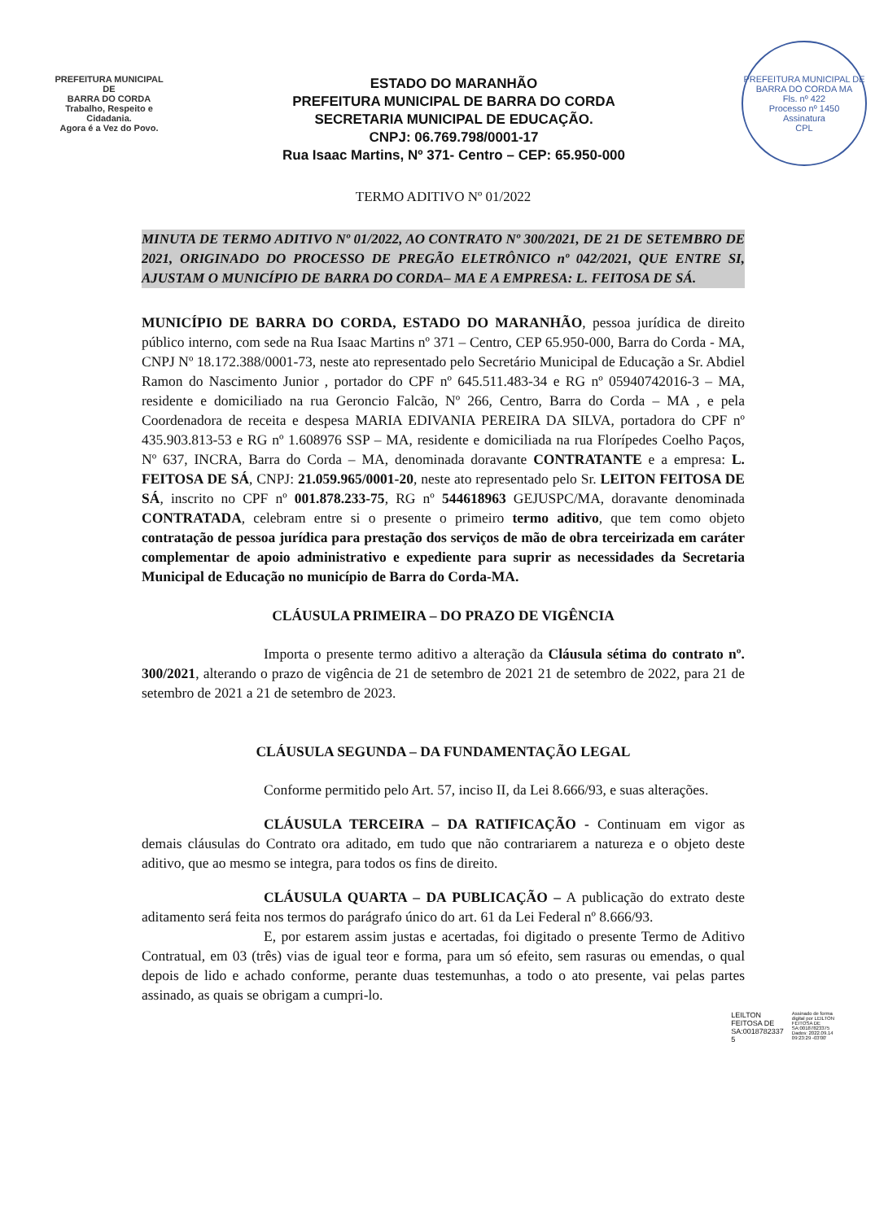PREFEITURA MUNICIPAL DE
BARRA DO CORDA
Trabalho, Respeito e Cidadania.
Agora é a Vez do Povo.
ESTADO DO MARANHÃO
PREFEITURA MUNICIPAL DE BARRA DO CORDA
SECRETARIA MUNICIPAL DE EDUCAÇÃO.
CNPJ: 06.769.798/0001-17
Rua Isaac Martins, Nº 371- Centro – CEP: 65.950-000
PREFEITURA MUNICIPAL DE BARRA DO CORDA MA
Fls. nº 422
Processo nº 1450
Assinatura
CPL
TERMO ADITIVO Nº 01/2022
MINUTA DE TERMO ADITIVO Nº 01/2022, AO CONTRATO Nº 300/2021, DE 21 DE SETEMBRO DE 2021, ORIGINADO DO PROCESSO DE PREGÃO ELETRÔNICO nº 042/2021, QUE ENTRE SI, AJUSTAM O MUNICÍPIO DE BARRA DO CORDA– MA E A EMPRESA: L. FEITOSA DE SÁ.
MUNICÍPIO DE BARRA DO CORDA, ESTADO DO MARANHÃO, pessoa jurídica de direito público interno, com sede na Rua Isaac Martins nº 371 – Centro, CEP 65.950-000, Barra do Corda - MA, CNPJ Nº 18.172.388/0001-73, neste ato representado pelo Secretário Municipal de Educação a Sr. Abdiel Ramon do Nascimento Junior , portador do CPF nº 645.511.483-34 e RG nº 05940742016-3 – MA, residente e domiciliado na rua Geroncio Falcão, Nº 266, Centro, Barra do Corda – MA , e pela Coordenadora de receita e despesa MARIA EDIVANIA PEREIRA DA SILVA, portadora do CPF nº 435.903.813-53 e RG nº 1.608976 SSP – MA, residente e domiciliada na rua Florípedes Coelho Paços, Nº 637, INCRA, Barra do Corda – MA, denominada doravante CONTRATANTE e a empresa: L. FEITOSA DE SÁ, CNPJ: 21.059.965/0001-20, neste ato representado pelo Sr. LEITON FEITOSA DE SÁ, inscrito no CPF nº 001.878.233-75, RG nº 544618963 GEJUSPC/MA, doravante denominada CONTRATADA, celebram entre si o presente o primeiro termo aditivo, que tem como objeto contratação de pessoa jurídica para prestação dos serviços de mão de obra terceirizada em caráter complementar de apoio administrativo e expediente para suprir as necessidades da Secretaria Municipal de Educação no município de Barra do Corda-MA.
CLÁUSULA PRIMEIRA – DO PRAZO DE VIGÊNCIA
Importa o presente termo aditivo a alteração da Cláusula sétima do contrato nº. 300/2021, alterando o prazo de vigência de 21 de setembro de 2021 21 de setembro de 2022, para 21 de setembro de 2021 a 21 de setembro de 2023.
CLÁUSULA SEGUNDA – DA FUNDAMENTAÇÃO LEGAL
Conforme permitido pelo Art. 57, inciso II, da Lei 8.666/93, e suas alterações.
CLÁUSULA TERCEIRA – DA RATIFICAÇÃO - Continuam em vigor as demais cláusulas do Contrato ora aditado, em tudo que não contrariarem a natureza e o objeto deste aditivo, que ao mesmo se integra, para todos os fins de direito.
CLÁUSULA QUARTA – DA PUBLICAÇÃO – A publicação do extrato deste aditamento será feita nos termos do parágrafo único do art. 61 da Lei Federal nº 8.666/93.
E, por estarem assim justas e acertadas, foi digitado o presente Termo de Aditivo Contratual, em 03 (três) vias de igual teor e forma, para um só efeito, sem rasuras ou emendas, o qual depois de lido e achado conforme, perante duas testemunhas, a todo o ato presente, vai pelas partes assinado, as quais se obrigam a cumpri-lo.
LEILTON
FEITOSA DE
SA:0018782337
5
Assinado de forma
digital por LEILTON
FEITOSA DE
SA:00187823375
Dados: 2022.09.14
09:23:29 -03'00'